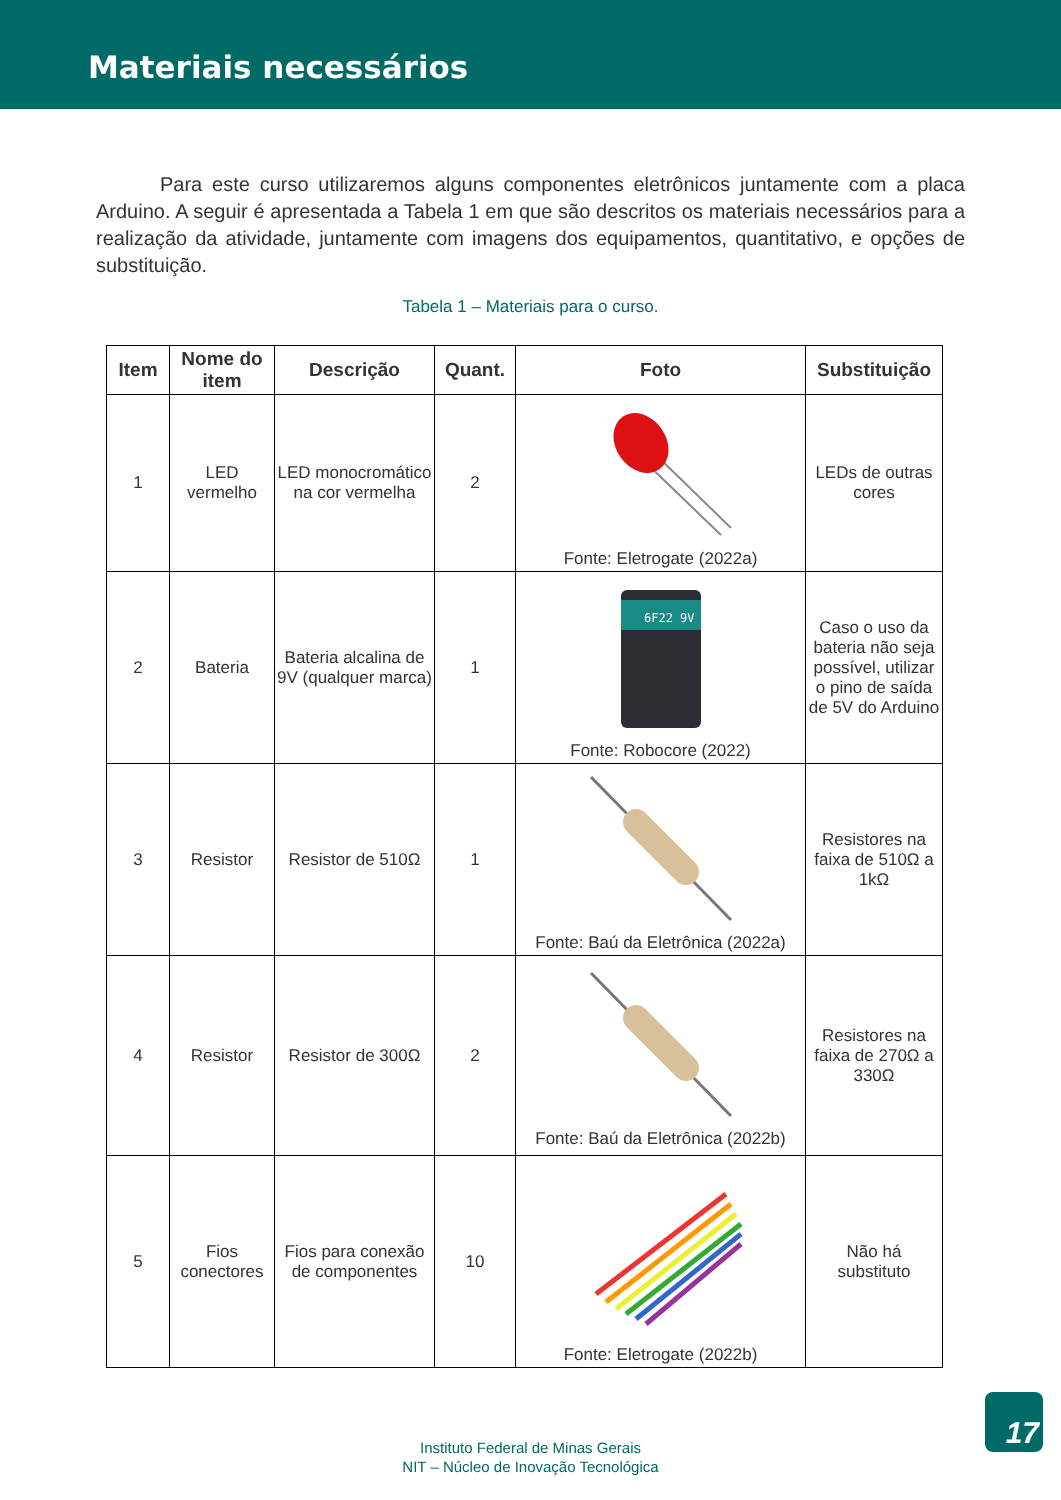Materiais necessários
Para este curso utilizaremos alguns componentes eletrônicos juntamente com a placa Arduino. A seguir é apresentada a Tabela 1 em que são descritos os materiais necessários para a realização da atividade, juntamente com imagens dos equipamentos, quantitativo, e opções de substituição.
Tabela 1 – Materiais para o curso.
| Item | Nome do item | Descrição | Quant. | Foto | Substituição |
| --- | --- | --- | --- | --- | --- |
| 1 | LED vermelho | LED monocromático na cor vermelha | 2 | Fonte: Eletrogate (2022a) | LEDs de outras cores |
| 2 | Bateria | Bateria alcalina de 9V (qualquer marca) | 1 | 6F22 9V Fonte: Robocore (2022) | Caso o uso da bateria não seja possível, utilizar o pino de saída de 5V do Arduino |
| 3 | Resistor | Resistor de 510Ω | 1 | Fonte: Baú da Eletrônica (2022a) | Resistores na faixa de 510Ω a 1kΩ |
| 4 | Resistor | Resistor de 300Ω | 2 | Fonte: Baú da Eletrônica (2022b) | Resistores na faixa de 270Ω a 330Ω |
| 5 | Fios conectores | Fios para conexão de componentes | 10 | Fonte: Eletrogate (2022b) | Não há substituto |
Instituto Federal de Minas Gerais
NIT – Núcleo de Inovação Tecnológica
17